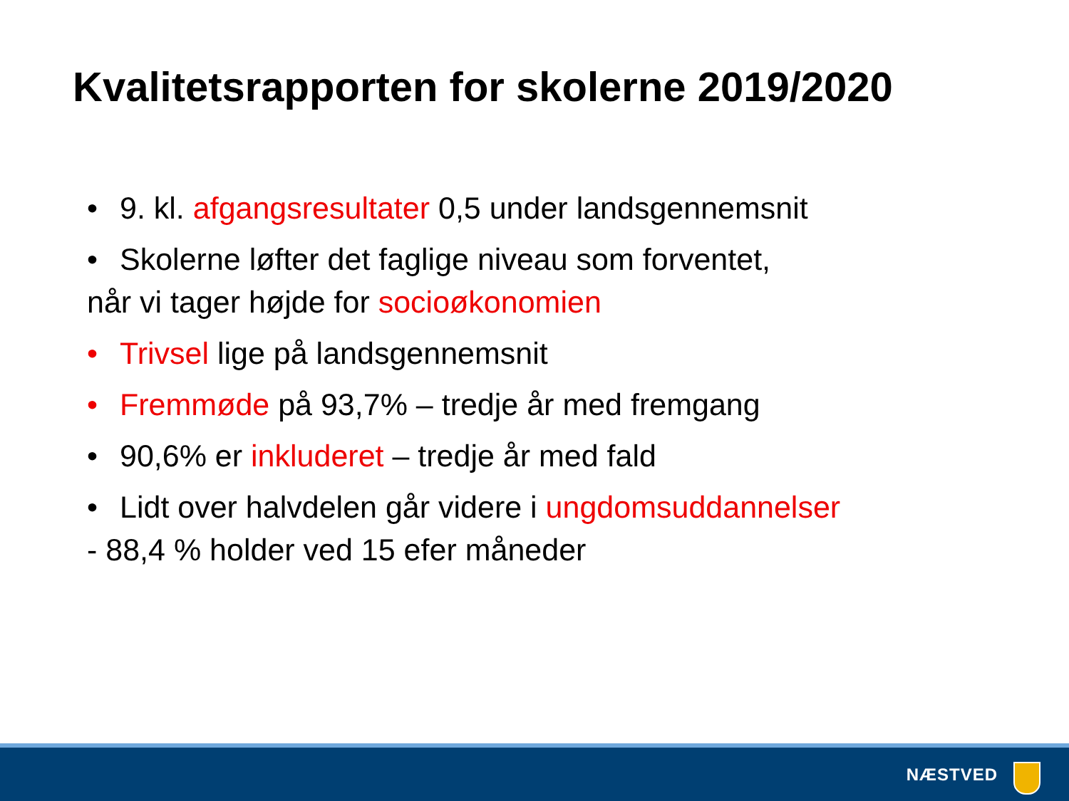Kvalitetsrapporten for skolerne 2019/2020
• 9. kl. afgangsresultater 0,5 under landsgennemsnit
• Skolerne løfter det faglige niveau som forventet,
når vi tager højde for socioøkonomien
• Trivsel lige på landsgennemsnit
• Fremmøde på 93,7% – tredje år med fremgang
• 90,6% er inkluderet – tredje år med fald
• Lidt over halvdelen går videre i ungdomsuddannelser
- 88,4 % holder ved 15 efer måneder
NÆSTVED